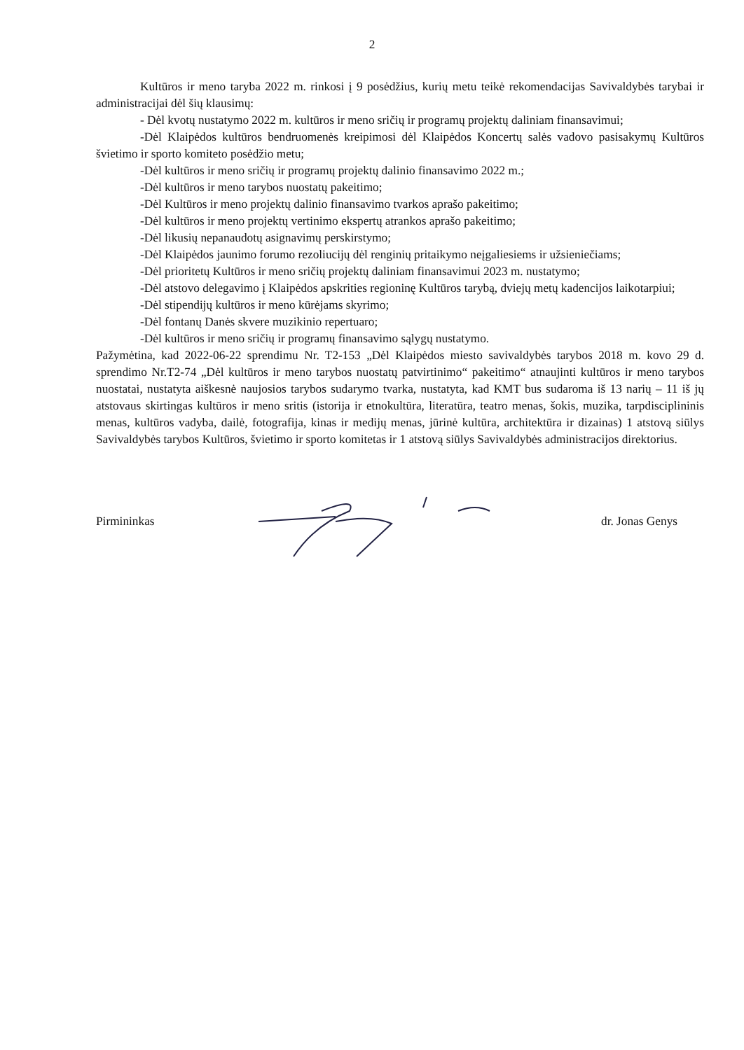2
Kultūros ir meno taryba 2022 m. rinkosi į 9 posėdžius, kurių metu teikė rekomendacijas Savivaldybės tarybai ir administracijai dėl šių klausimų:
- Dėl kvotų nustatymo 2022 m. kultūros ir meno sričių ir programų projektų daliniam finansavimui;
-Dėl Klaipėdos kultūros bendruomenės kreipimosi dėl Klaipėdos Koncertų salės vadovo pasisakymų Kultūros švietimo ir sporto komiteto posėdžio metu;
-Dėl kultūros ir meno sričių ir programų projektų dalinio finansavimo 2022 m.;
-Dėl kultūros ir meno tarybos nuostatų pakeitimo;
-Dėl Kultūros ir meno projektų dalinio finansavimo tvarkos aprašo pakeitimo;
-Dėl kultūros ir meno projektų vertinimo ekspertų atrankos aprašo pakeitimo;
-Dėl likusių nepanaudotų asignavimų perskirstymo;
-Dėl Klaipėdos jaunimo forumo rezoliucijų dėl renginių pritaikymo neįgaliesiems ir užsieniečiams;
-Dėl prioritetų Kultūros ir meno sričių projektų daliniam finansavimui 2023 m. nustatymo;
-Dėl atstovo delegavimo į Klaipėdos apskrities regioninę Kultūros tarybą, dviejų metų kadencijos laikotarpiui;
-Dėl stipendijų kultūros ir meno kūrėjams skyrimo;
-Dėl fontanų Danės skvere muzikinio repertuaro;
-Dėl kultūros ir meno sričių ir programų finansavimo sąlygų nustatymo.
Pažymėtina, kad 2022-06-22 sprendimu Nr. T2-153 „Dėl Klaipėdos miesto savivaldybės tarybos 2018 m. kovo 29 d. sprendimo Nr.T2-74 „Dėl kultūros ir meno tarybos nuostatų patvirtinimo“ pakeitimo“ atnaujinti kultūros ir meno tarybos nuostatai, nustatyta aiškesnė naujosios tarybos sudarymo tvarka, nustatyta, kad KMT bus sudaroma iš 13 narių – 11 iš jų atstovaus skirtingas kultūros ir meno sritis (istorija ir etnokultūra, literatūra, teatro menas, šokis, muzika, tarpdisciplininis menas, kultūros vadyba, dailė, fotografija, kinas ir medijų menas, jūrinė kultūra, architektūra ir dizainas) 1 atstovą siūlys Savivaldybės tarybos Kultūros, švietimo ir sporto komitetas ir 1 atstovą siūlys Savivaldybės administracijos direktorius.
Pirmininkas dr. Jonas Genys